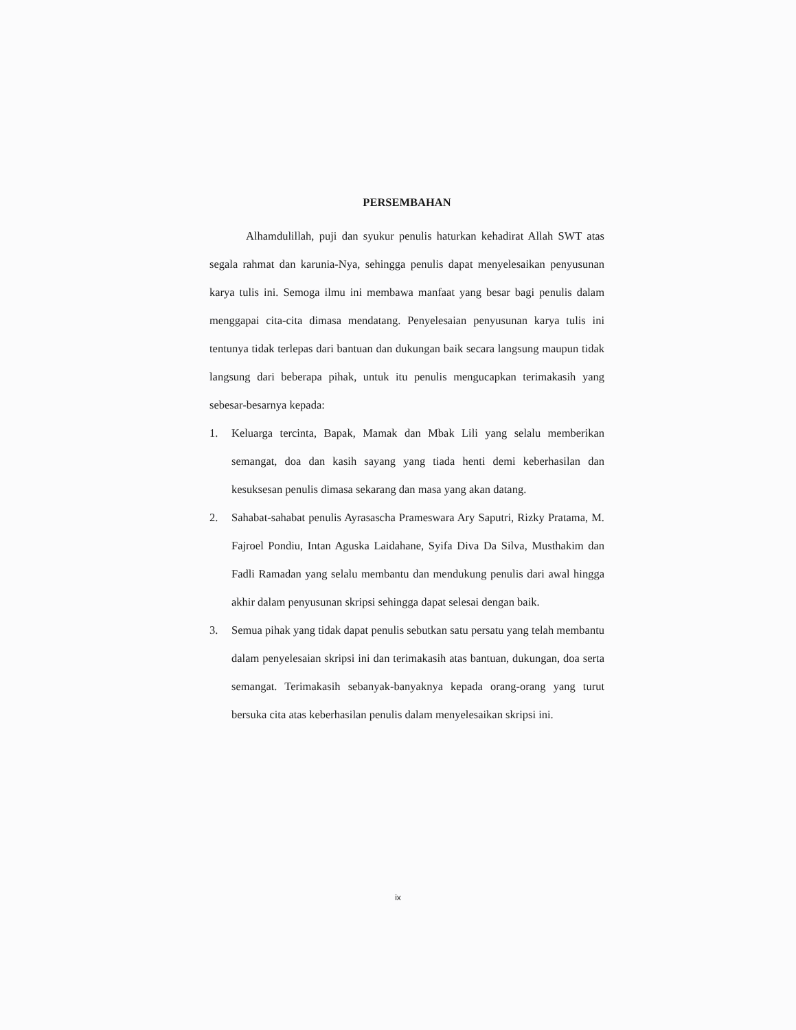PERSEMBAHAN
Alhamdulillah, puji dan syukur penulis haturkan kehadirat Allah SWT atas segala rahmat dan karunia-Nya, sehingga penulis dapat menyelesaikan penyusunan karya tulis ini. Semoga ilmu ini membawa manfaat yang besar bagi penulis dalam menggapai cita-cita dimasa mendatang. Penyelesaian penyusunan karya tulis ini tentunya tidak terlepas dari bantuan dan dukungan baik secara langsung maupun tidak langsung dari beberapa pihak, untuk itu penulis mengucapkan terimakasih yang sebesar-besarnya kepada:
1. Keluarga tercinta, Bapak, Mamak dan Mbak Lili yang selalu memberikan semangat, doa dan kasih sayang yang tiada henti demi keberhasilan dan kesuksesan penulis dimasa sekarang dan masa yang akan datang.
2. Sahabat-sahabat penulis Ayrasascha Prameswara Ary Saputri, Rizky Pratama, M. Fajroel Pondiu, Intan Aguska Laidahane, Syifa Diva Da Silva, Musthakim dan Fadli Ramadan yang selalu membantu dan mendukung penulis dari awal hingga akhir dalam penyusunan skripsi sehingga dapat selesai dengan baik.
3. Semua pihak yang tidak dapat penulis sebutkan satu persatu yang telah membantu dalam penyelesaian skripsi ini dan terimakasih atas bantuan, dukungan, doa serta semangat. Terimakasih sebanyak-banyaknya kepada orang-orang yang turut bersuka cita atas keberhasilan penulis dalam menyelesaikan skripsi ini.
ix